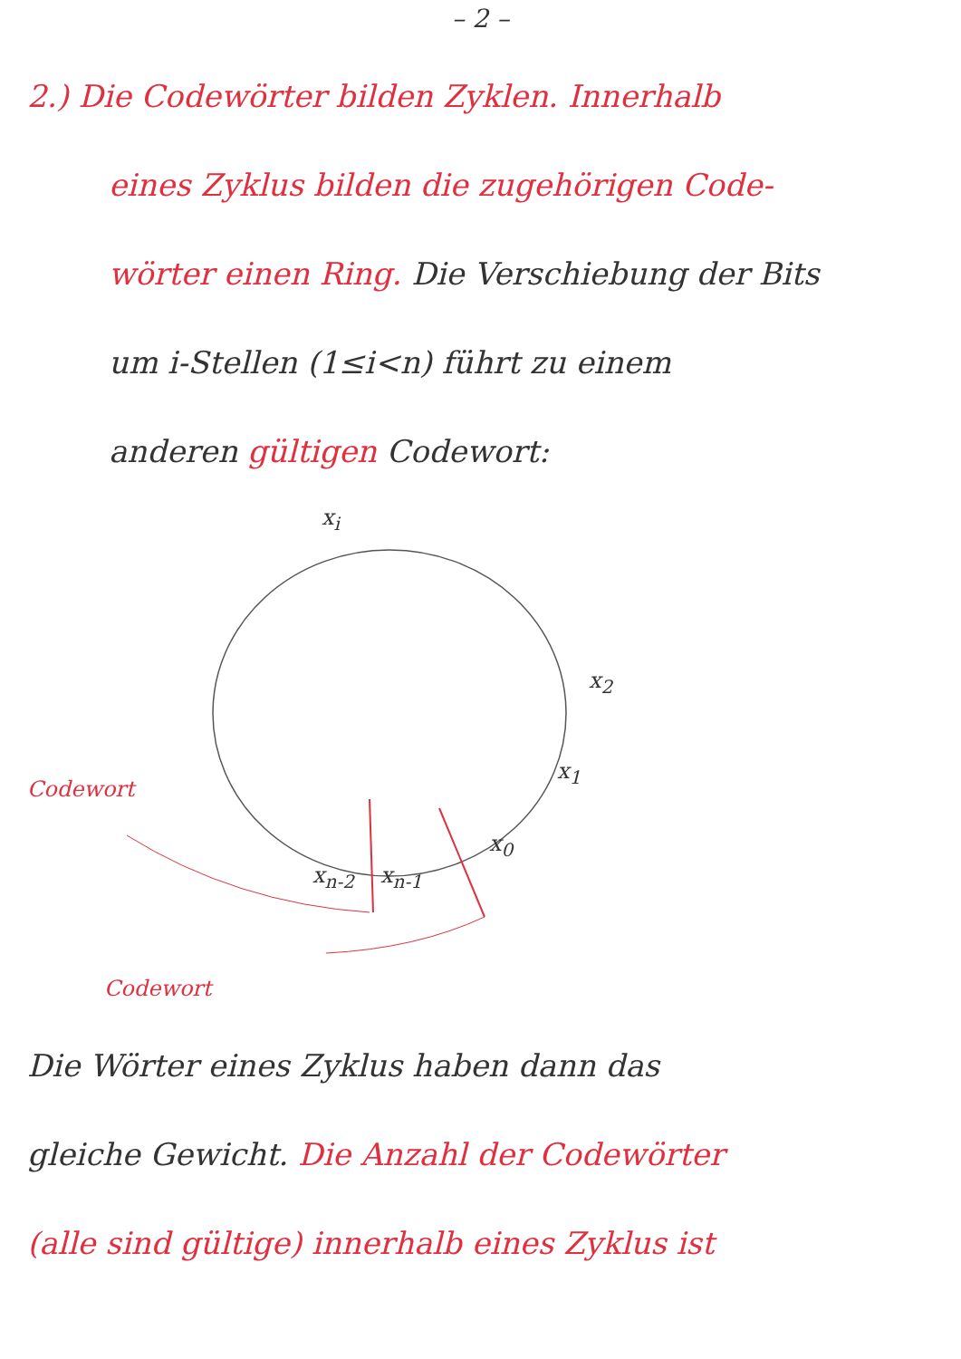– 2 –
2.) Die Codewörter bilden Zyklen. Innerhalb
eines Zyklus bilden die zugehörigen Code-
wörter einen Ring. Die Verschiebung der Bits
um i-Stellen (1≤i<n) führt zu einem
anderen gültigen Codewort:
x<sub>i</sub>
x<sub>2</sub>
x<sub>1</sub>
x<sub>0</sub>
x<sub>n-2</sub> x<sub>n-1</sub>
Codewort
Codewort
Die Wörter eines Zyklus haben dann das
gleiche Gewicht. Die Anzahl der Codewörter
(alle sind gültige) innerhalb eines Zyklus ist